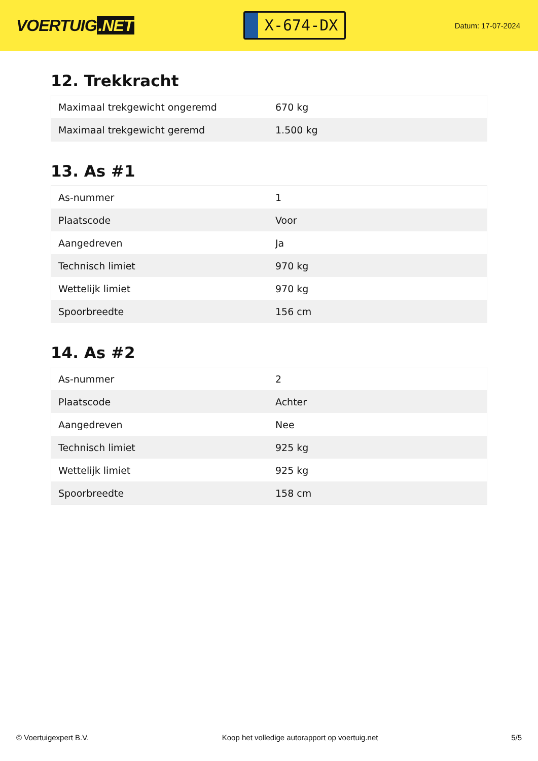VOERTUIG.NET
X-674-DX
Datum: 17-07-2024
12. Trekkracht
| Maximaal trekgewicht ongeremd | 670 kg |
| Maximaal trekgewicht geremd | 1.500 kg |
13. As #1
| As-nummer | 1 |
| Plaatscode | Voor |
| Aangedreven | Ja |
| Technisch limiet | 970 kg |
| Wettelijk limiet | 970 kg |
| Spoorbreedte | 156 cm |
14. As #2
| As-nummer | 2 |
| Plaatscode | Achter |
| Aangedreven | Nee |
| Technisch limiet | 925 kg |
| Wettelijk limiet | 925 kg |
| Spoorbreedte | 158 cm |
© Voertuigexpert B.V. Koop het volledige autorapport op voertuig.net 5/5